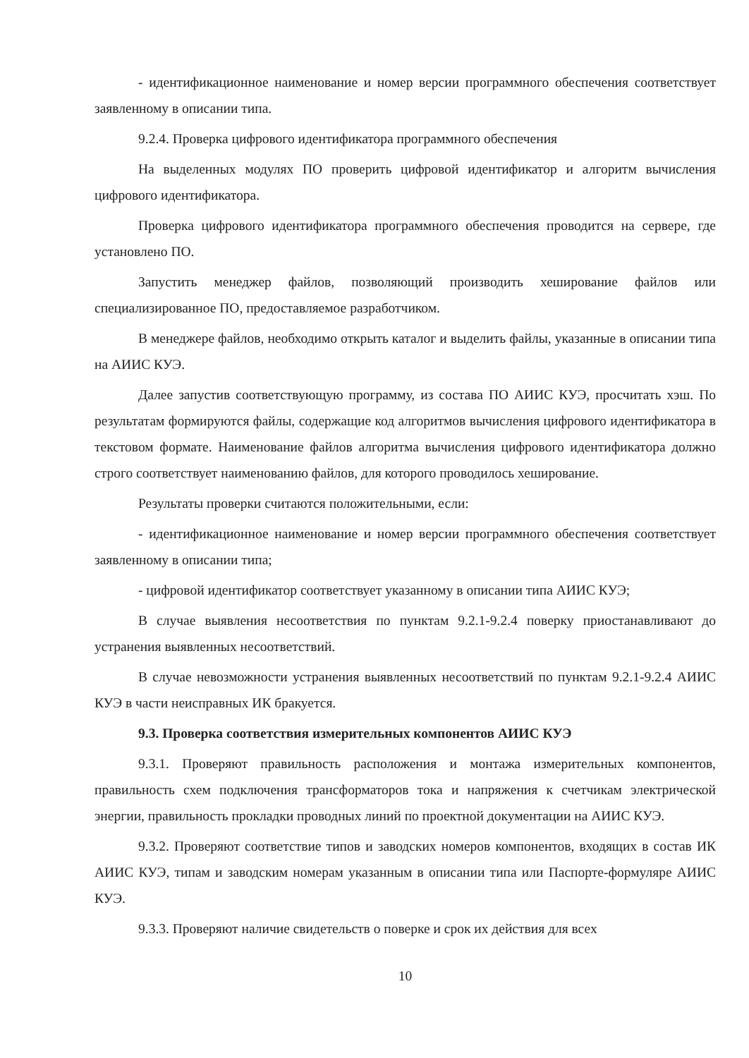- идентификационное наименование и номер версии программного обеспечения соответствует заявленному в описании типа.
9.2.4. Проверка цифрового идентификатора программного обеспечения
На выделенных модулях ПО проверить цифровой идентификатор и алгоритм вычисления цифрового идентификатора.
Проверка цифрового идентификатора программного обеспечения проводится на сервере, где установлено ПО.
Запустить менеджер файлов, позволяющий производить хеширование файлов или специализированное ПО, предоставляемое разработчиком.
В менеджере файлов, необходимо открыть каталог и выделить файлы, указанные в описании типа на АИИС КУЭ.
Далее запустив соответствующую программу, из состава ПО АИИС КУЭ, просчитать хэш. По результатам формируются файлы, содержащие код алгоритмов вычисления цифрового идентификатора в текстовом формате. Наименование файлов алгоритма вычисления цифрового идентификатора должно строго соответствует наименованию файлов, для которого проводилось хеширование.
Результаты проверки считаются положительными, если:
- идентификационное наименование и номер версии программного обеспечения соответствует заявленному в описании типа;
- цифровой идентификатор соответствует указанному в описании типа АИИС КУЭ;
В случае выявления несоответствия по пунктам 9.2.1-9.2.4 поверку приостанавливают до устранения выявленных несоответствий.
В случае невозможности устранения выявленных несоответствий по пунктам 9.2.1-9.2.4 АИИС КУЭ в части неисправных ИК бракуется.
9.3. Проверка соответствия измерительных компонентов АИИС КУЭ
9.3.1. Проверяют правильность расположения и монтажа измерительных компонентов, правильность схем подключения трансформаторов тока и напряжения к счетчикам электрической энергии, правильность прокладки проводных линий по проектной документации на АИИС КУЭ.
9.3.2. Проверяют соответствие типов и заводских номеров компонентов, входящих в состав ИК АИИС КУЭ, типам и заводским номерам указанным в описании типа или Паспорте-формуляре АИИС КУЭ.
9.3.3. Проверяют наличие свидетельств о поверке и срок их действия для всех
10